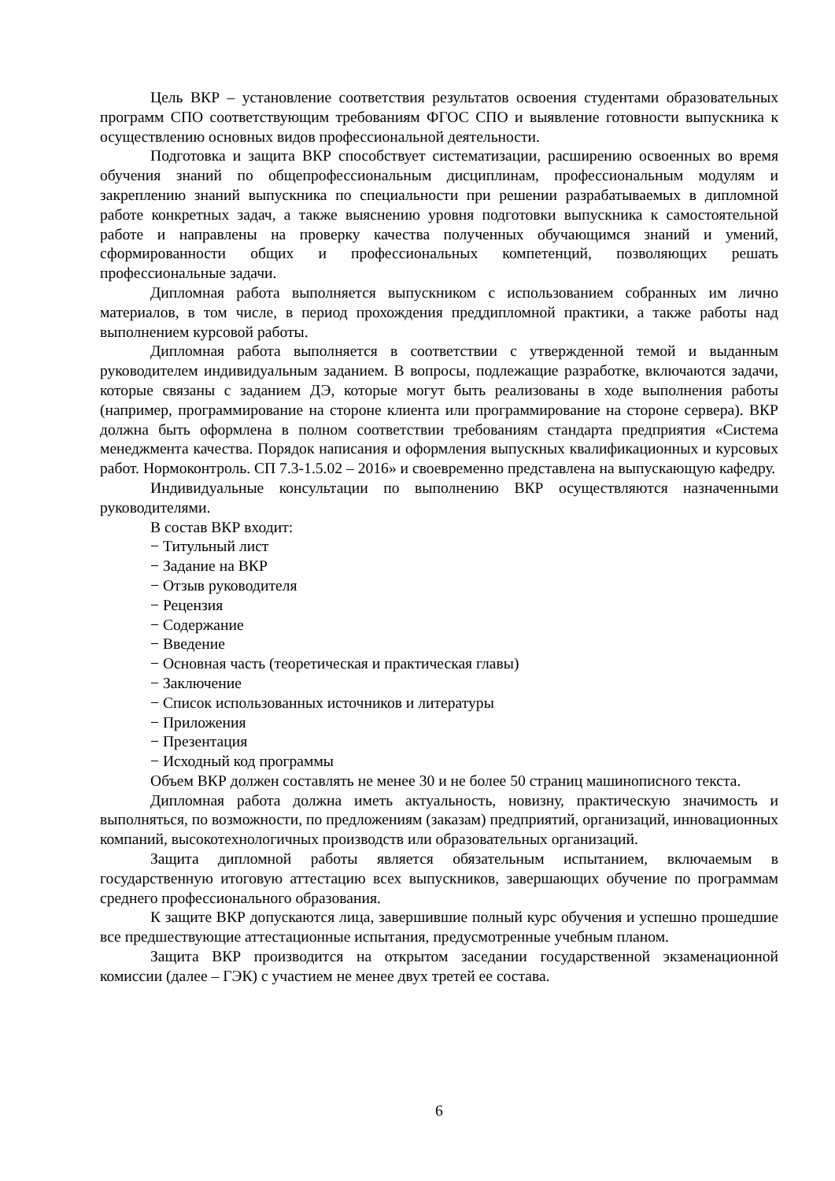Цель ВКР – установление соответствия результатов освоения студентами образовательных программ СПО соответствующим требованиям ФГОС СПО и выявление готовности выпускника к осуществлению основных видов профессиональной деятельности.
Подготовка и защита ВКР способствует систематизации, расширению освоенных во время обучения знаний по общепрофессиональным дисциплинам, профессиональным модулям и закреплению знаний выпускника по специальности при решении разрабатываемых в дипломной работе конкретных задач, а также выяснению уровня подготовки выпускника к самостоятельной работе и направлены на проверку качества полученных обучающимся знаний и умений, сформированности общих и профессиональных компетенций, позволяющих решать профессиональные задачи.
Дипломная работа выполняется выпускником с использованием собранных им лично материалов, в том числе, в период прохождения преддипломной практики, а также работы над выполнением курсовой работы.
Дипломная работа выполняется в соответствии с утвержденной темой и выданным руководителем индивидуальным заданием. В вопросы, подлежащие разработке, включаются задачи, которые связаны с заданием ДЭ, которые могут быть реализованы в ходе выполнения работы (например, программирование на стороне клиента или программирование на стороне сервера). ВКР должна быть оформлена в полном соответствии требованиям стандарта предприятия «Система менеджмента качества. Порядок написания и оформления выпускных квалификационных и курсовых работ. Нормоконтроль. СП 7.3-1.5.02 – 2016» и своевременно представлена на выпускающую кафедру.
Индивидуальные консультации по выполнению ВКР осуществляются назначенными руководителями.
В состав ВКР входит:
− Титульный лист
− Задание на ВКР
− Отзыв руководителя
− Рецензия
− Содержание
− Введение
− Основная часть (теоретическая и практическая главы)
− Заключение
− Список использованных источников и литературы
− Приложения
− Презентация
− Исходный код программы
Объем ВКР должен составлять не менее 30 и не более 50 страниц машинописного текста.
Дипломная работа должна иметь актуальность, новизну, практическую значимость и выполняться, по возможности, по предложениям (заказам) предприятий, организаций, инновационных компаний, высокотехнологичных производств или образовательных организаций.
Защита дипломной работы является обязательным испытанием, включаемым в государственную итоговую аттестацию всех выпускников, завершающих обучение по программам среднего профессионального образования.
К защите ВКР допускаются лица, завершившие полный курс обучения и успешно прошедшие все предшествующие аттестационные испытания, предусмотренные учебным планом.
Защита ВКР производится на открытом заседании государственной экзаменационной комиссии (далее – ГЭК) с участием не менее двух третей ее состава.
6